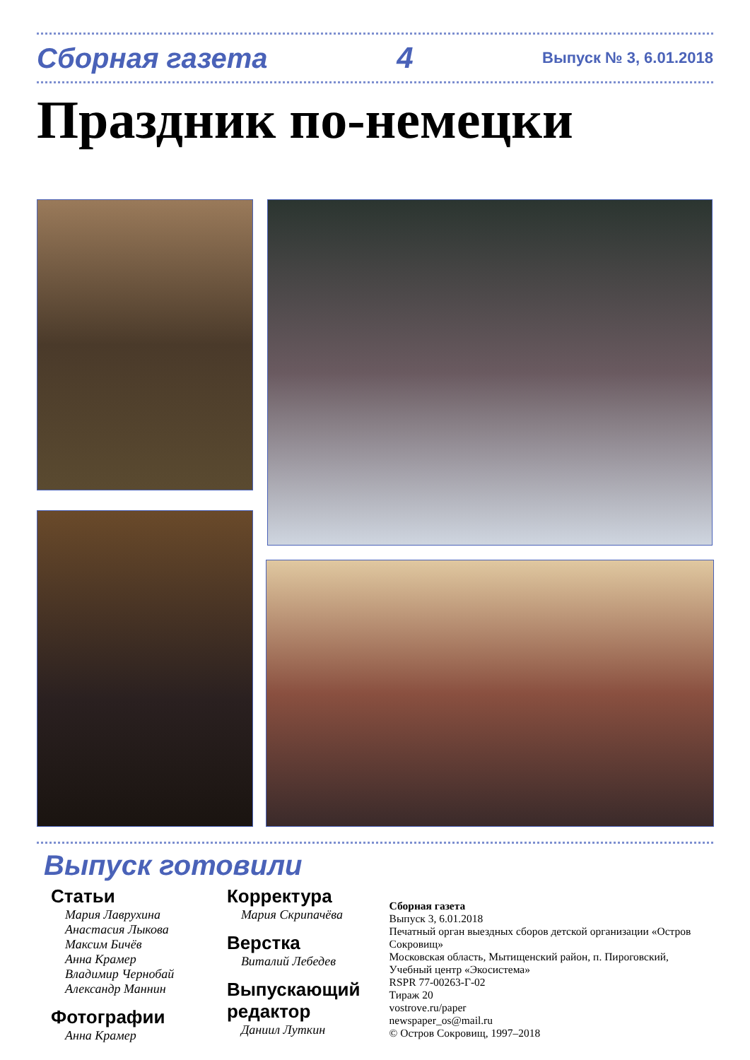Сборная газета 4 Выпуск № 3, 6.01.2018
Праздник по-немецки
Выпуск готовили
Статьи
Мария Лаврухина
Анастасия Лыкова
Максим Бичёв
Анна Крамер
Владимир Чернобай
Александр Маннин
Фотографии
Анна Крамер
Корректура
Мария Скрипачёва
Верстка
Виталий Лебедев
Выпускающий редактор
Даниил Луткин
Сборная газета
Выпуск 3, 6.01.2018
Печатный орган выездных сборов детской организации «Остров Сокровищ»
Московская область, Мытищенский район, п. Пироговский, Учебный центр «Экосистема»
RSPR 77-00263-Г-02
Тираж 20
vostrove.ru/paper
newspaper_os@mail.ru
© Остров Сокровищ, 1997–2018